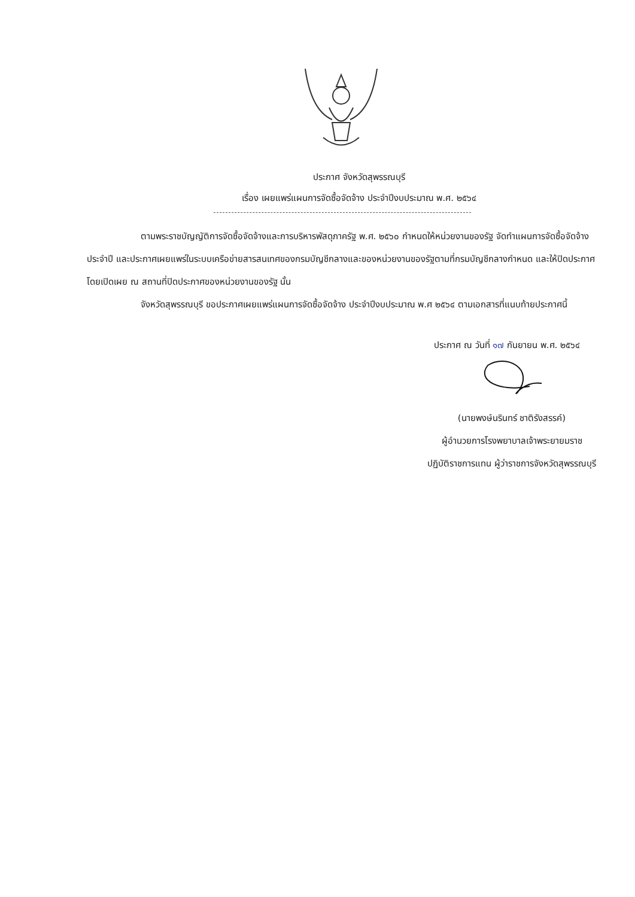ประกาศ จังหวัดสุพรรณบุรี
เรื่อง เผยแพร่แผนการจัดซื้อจัดจ้าง ประจำปีงบประมาณ พ.ศ. ๒๕๖๔
ตามพระราชบัญญัติการจัดซื้อจัดจ้างและการบริหารพัสดุภาครัฐ พ.ศ. ๒๕๖๐ กำหนดให้หน่วยงานของรัฐ จัดทำแผนการจัดซื้อจัดจ้างประจำปี และประกาศเผยแพร่ในระบบเครือข่ายสารสนเทศของกรมบัญชีกลางและของหน่วยงานของรัฐตามที่กรมบัญชีกลางกำหนด และให้ปิดประกาศโดยเปิดเผย ณ สถานที่ปิดประกาศของหน่วยงานของรัฐ นั้น
จังหวัดสุพรรณบุรี ขอประกาศเผยแพร่แผนการจัดซื้อจัดจ้าง ประจำปีงบประมาณ พ.ศ ๒๕๖๔ ตามเอกสารที่แนบท้ายประกาศนี้
ประกาศ ณ วันที่ ๑๗ กันยายน พ.ศ. ๒๕๖๔
(นายพงษ์นรินทร์ ชาติรังสรรค์)
ผู้อำนวยการโรงพยาบาลเจ้าพระยายมราช
ปฏิบัติราชการแทน ผู้ว่าราชการจังหวัดสุพรรณบุรี